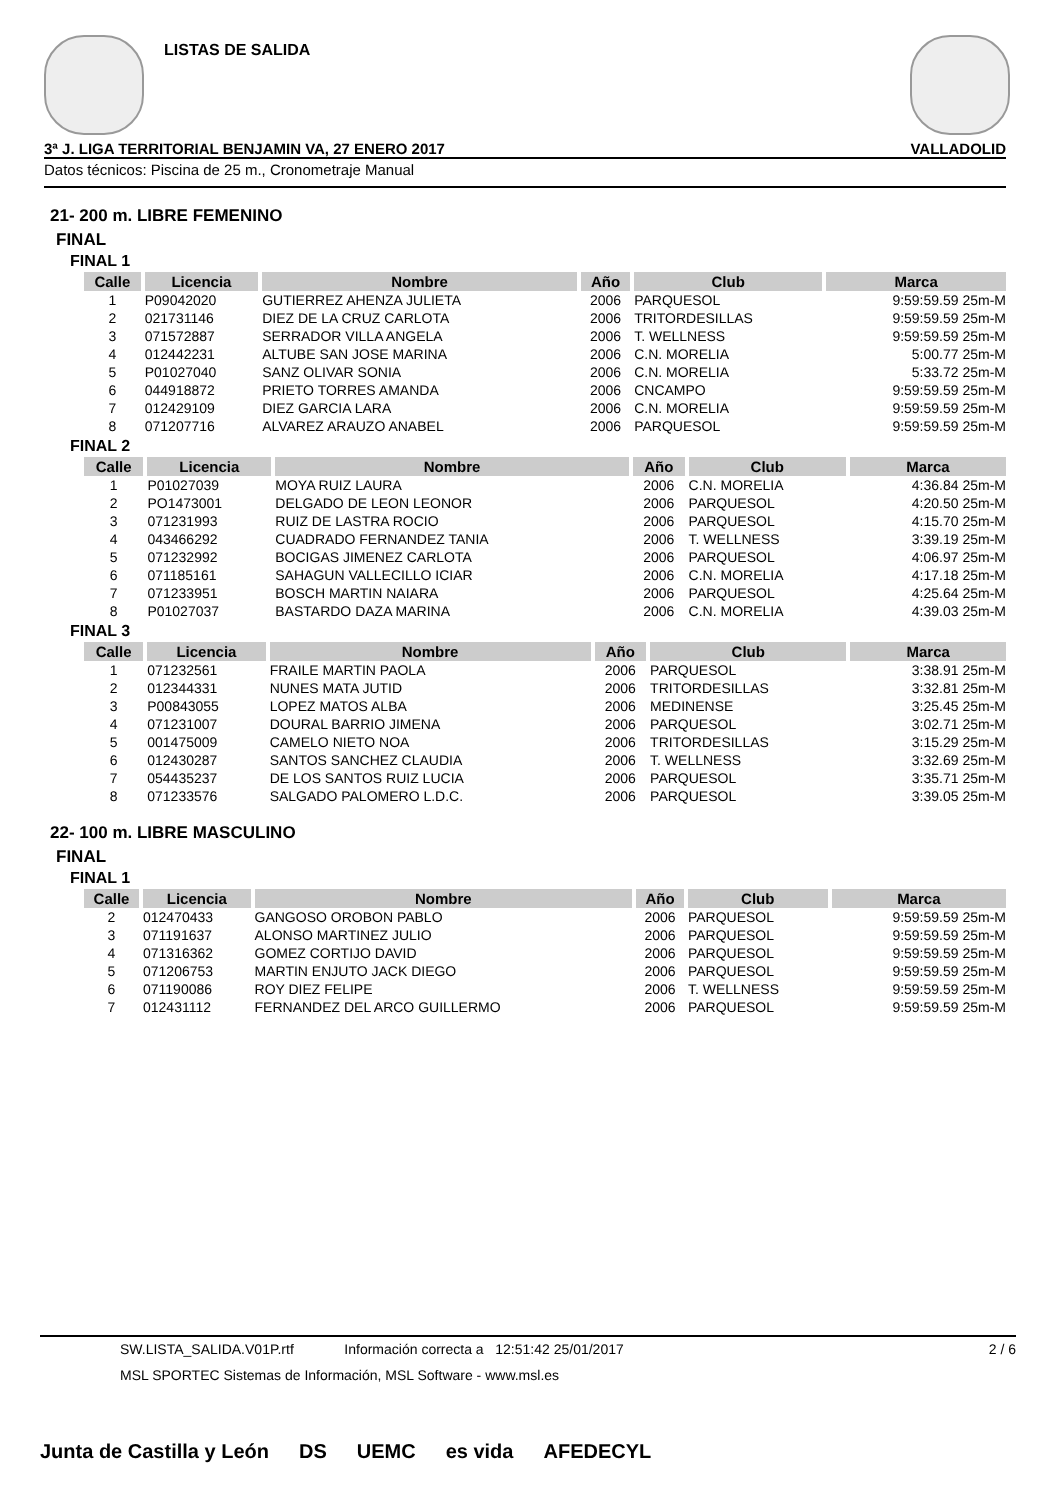LISTAS DE SALIDA
3ª J. LIGA TERRITORIAL BENJAMIN VA, 27 ENERO 2017 VALLADOLID
Datos técnicos: Piscina de 25 m., Cronometraje Manual
21- 200 m. LIBRE FEMENINO
FINAL
FINAL 1
| Calle | Licencia | Nombre | Año | Club | Marca |
| --- | --- | --- | --- | --- | --- |
| 1 | P09042020 | GUTIERREZ AHENZA JULIETA | 2006 | PARQUESOL | 9:59:59.59 25m-M |
| 2 | 021731146 | DIEZ DE LA CRUZ CARLOTA | 2006 | TRITORDESILLAS | 9:59:59.59 25m-M |
| 3 | 071572887 | SERRADOR VILLA ANGELA | 2006 | T. WELLNESS | 9:59:59.59 25m-M |
| 4 | 012442231 | ALTUBE SAN JOSE MARINA | 2006 | C.N. MORELIA | 5:00.77 25m-M |
| 5 | P01027040 | SANZ OLIVAR SONIA | 2006 | C.N. MORELIA | 5:33.72 25m-M |
| 6 | 044918872 | PRIETO TORRES AMANDA | 2006 | CNCAMPO | 9:59:59.59 25m-M |
| 7 | 012429109 | DIEZ GARCIA LARA | 2006 | C.N. MORELIA | 9:59:59.59 25m-M |
| 8 | 071207716 | ALVAREZ ARAUZO ANABEL | 2006 | PARQUESOL | 9:59:59.59 25m-M |
FINAL 2
| Calle | Licencia | Nombre | Año | Club | Marca |
| --- | --- | --- | --- | --- | --- |
| 1 | P01027039 | MOYA RUIZ LAURA | 2006 | C.N. MORELIA | 4:36.84 25m-M |
| 2 | PO1473001 | DELGADO DE LEON LEONOR | 2006 | PARQUESOL | 4:20.50 25m-M |
| 3 | 071231993 | RUIZ DE LASTRA ROCIO | 2006 | PARQUESOL | 4:15.70 25m-M |
| 4 | 043466292 | CUADRADO FERNANDEZ TANIA | 2006 | T. WELLNESS | 3:39.19 25m-M |
| 5 | 071232992 | BOCIGAS JIMENEZ CARLOTA | 2006 | PARQUESOL | 4:06.97 25m-M |
| 6 | 071185161 | SAHAGUN VALLECILLO ICIAR | 2006 | C.N. MORELIA | 4:17.18 25m-M |
| 7 | 071233951 | BOSCH MARTIN NAIARA | 2006 | PARQUESOL | 4:25.64 25m-M |
| 8 | P01027037 | BASTARDO DAZA MARINA | 2006 | C.N. MORELIA | 4:39.03 25m-M |
FINAL 3
| Calle | Licencia | Nombre | Año | Club | Marca |
| --- | --- | --- | --- | --- | --- |
| 1 | 071232561 | FRAILE MARTIN PAOLA | 2006 | PARQUESOL | 3:38.91 25m-M |
| 2 | 012344331 | NUNES MATA JUTID | 2006 | TRITORDESILLAS | 3:32.81 25m-M |
| 3 | P00843055 | LOPEZ MATOS ALBA | 2006 | MEDINENSE | 3:25.45 25m-M |
| 4 | 071231007 | DOURAL BARRIO JIMENA | 2006 | PARQUESOL | 3:02.71 25m-M |
| 5 | 001475009 | CAMELO NIETO NOA | 2006 | TRITORDESILLAS | 3:15.29 25m-M |
| 6 | 012430287 | SANTOS SANCHEZ CLAUDIA | 2006 | T. WELLNESS | 3:32.69 25m-M |
| 7 | 054435237 | DE LOS SANTOS RUIZ LUCIA | 2006 | PARQUESOL | 3:35.71 25m-M |
| 8 | 071233576 | SALGADO PALOMERO L.D.C. | 2006 | PARQUESOL | 3:39.05 25m-M |
22- 100 m. LIBRE MASCULINO
FINAL
FINAL 1
| Calle | Licencia | Nombre | Año | Club | Marca |
| --- | --- | --- | --- | --- | --- |
| 2 | 012470433 | GANGOSO OROBON PABLO | 2006 | PARQUESOL | 9:59:59.59 25m-M |
| 3 | 071191637 | ALONSO MARTINEZ JULIO | 2006 | PARQUESOL | 9:59:59.59 25m-M |
| 4 | 071316362 | GOMEZ CORTIJO DAVID | 2006 | PARQUESOL | 9:59:59.59 25m-M |
| 5 | 071206753 | MARTIN ENJUTO JACK DIEGO | 2006 | PARQUESOL | 9:59:59.59 25m-M |
| 6 | 071190086 | ROY DIEZ FELIPE | 2006 | T. WELLNESS | 9:59:59.59 25m-M |
| 7 | 012431112 | FERNANDEZ DEL ARCO GUILLERMO | 2006 | PARQUESOL | 9:59:59.59 25m-M |
SW.LISTA_SALIDA.V01P.rtf Información correcta a 12:51:42 25/01/2017 2 / 6
MSL SPORTEC Sistemas de Información, MSL Software - www.msl.es
Junta de Castilla y León DS UEMC es vida AFEDECYL